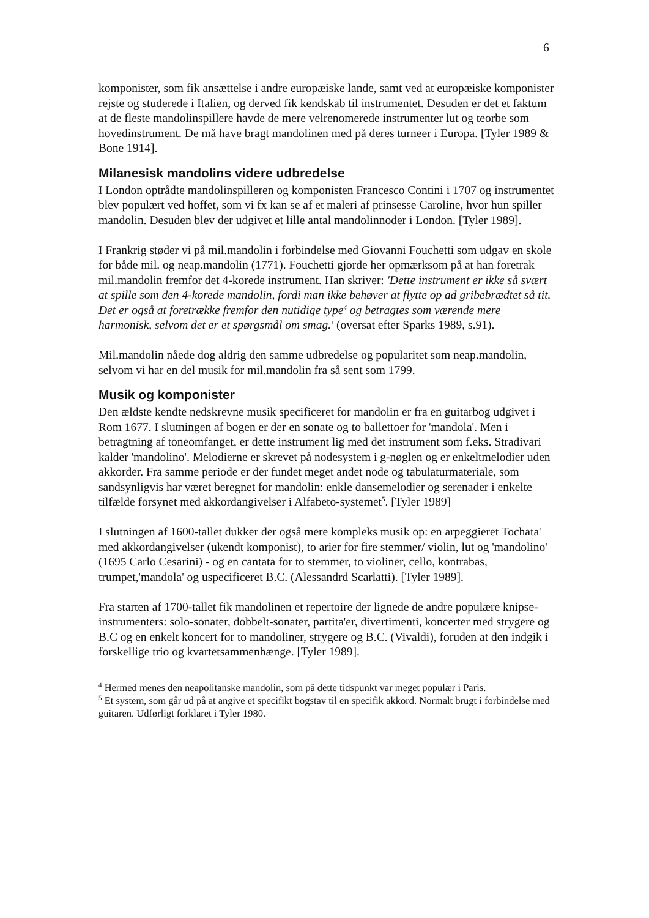6
komponister, som fik ansættelse i andre europæiske lande, samt ved at europæiske komponister rejste og studerede i Italien, og derved fik kendskab til instrumentet. Desuden er det et faktum at de fleste mandolinspillere havde de mere velrenomerede instrumenter lut og teorbe som hovedinstrument. De må have bragt mandolinen med på deres turneer i Europa. [Tyler 1989 & Bone 1914].
Milanesisk mandolins videre udbredelse
I London optrådte mandolinspilleren og komponisten Francesco Contini i 1707 og instrumentet blev populært ved hoffet, som vi fx kan se af et maleri af prinsesse Caroline, hvor hun spiller mandolin. Desuden blev der udgivet et lille antal mandolinnoder i London. [Tyler 1989].
I Frankrig støder vi på mil.mandolin i forbindelse med Giovanni Fouchetti som udgav en skole for både mil. og neap.mandolin (1771). Fouchetti gjorde her opmærksom på at han foretrak mil.mandolin fremfor det 4-korede instrument. Han skriver: 'Dette instrument er ikke så svært at spille som den 4-korede mandolin, fordi man ikke behøver at flytte op ad gribebrædtet så tit. Det er også at foretrække fremfor den nutidige type<sup>4</sup> og betragtes som værende mere harmonisk, selvom det er et spørgsmål om smag.' (oversat efter Sparks 1989, s.91).
Mil.mandolin nåede dog aldrig den samme udbredelse og popularitet som neap.mandolin, selvom vi har en del musik for mil.mandolin fra så sent som 1799.
Musik og komponister
Den ældste kendte nedskrevne musik specificeret for mandolin er fra en guitarbog udgivet i Rom 1677. I slutningen af bogen er der en sonate og to ballettoer for 'mandola'. Men i betragtning af toneomfanget, er dette instrument lig med det instrument som f.eks. Stradivari kalder 'mandolino'. Melodierne er skrevet på nodesystem i g-nøglen og er enkeltmelodier uden akkorder. Fra samme periode er der fundet meget andet node og tabulaturmateriale, som sandsynligvis har været beregnet for mandolin: enkle dansemelodier og serenader i enkelte tilfælde forsynet med akkordangivelser i Alfabeto-systemet<sup>5</sup>. [Tyler 1989]
I slutningen af 1600-tallet dukker der også mere kompleks musik op: en arpeggieret Tochata' med akkordangivelser (ukendt komponist), to arier for fire stemmer/ violin, lut og 'mandolino' (1695 Carlo Cesarini) - og en cantata for to stemmer, to violiner, cello, kontrabas, trumpet,'mandola' og uspecificeret B.C. (Alessandrd Scarlatti). [Tyler 1989].
Fra starten af 1700-tallet fik mandolinen et repertoire der lignede de andre populære knipse-instrumenters: solo-sonater, dobbelt-sonater, partita'er, divertimenti, koncerter med strygere og B.C og en enkelt koncert for to mandoliner, strygere og B.C. (Vivaldi), foruden at den indgik i forskellige trio og kvartetsammenhænge. [Tyler 1989].
<sup>4</sup> Hermed menes den neapolitanske mandolin, som på dette tidspunkt var meget populær i Paris.
<sup>5</sup> Et system, som går ud på at angive et specifikt bogstav til en specifik akkord. Normalt brugt i forbindelse med guitaren. Udførligt forklaret i Tyler 1980.